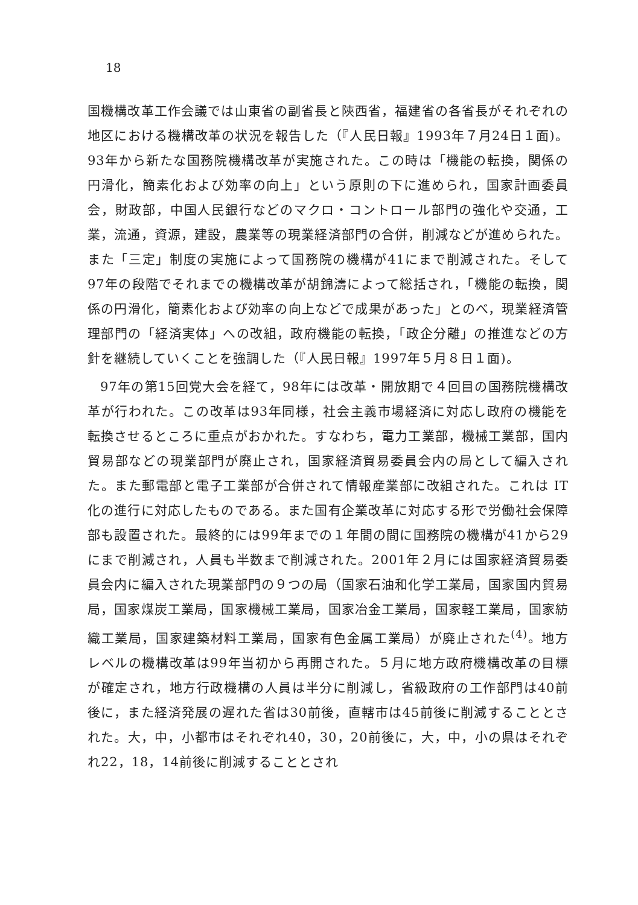18
国機構改革工作会議では山東省の副省長と陝西省，福建省の各省長がそれぞれの地区における機構改革の状況を報告した（『人民日報』1993年７月24日１面)。93年から新たな国務院機構改革が実施された。この時は「機能の転換，関係の円滑化，簡素化および効率の向上」という原則の下に進められ，国家計画委員会，財政部，中国人民銀行などのマクロ・コントロール部門の強化や交通，工業，流通，資源，建設，農業等の現業経済部門の合併，削減などが進められた。また「三定」制度の実施によって国務院の機構が41にまで削減された。そして97年の段階でそれまでの機構改革が胡錦濤によって総括され，「機能の転換，関係の円滑化，簡素化および効率の向上などで成果があった」とのべ，現業経済管理部門の「経済実体」への改組，政府機能の転換，「政企分離」の推進などの方針を継続していくことを強調した（『人民日報』1997年５月８日１面)。
97年の第15回党大会を経て，98年には改革・開放期で４回目の国務院機構改革が行われた。この改革は93年同様，社会主義市場経済に対応し政府の機能を転換させるところに重点がおかれた。すなわち，電力工業部，機械工業部，国内貿易部などの現業部門が廃止され，国家経済貿易委員会内の局として編入された。また郵電部と電子工業部が合併されて情報産業部に改組された。これは IT 化の進行に対応したものである。また国有企業改革に対応する形で労働社会保障部も設置された。最終的には99年までの１年間の間に国務院の機構が41から29にまで削減され，人員も半数まで削減された。2001年２月には国家経済貿易委員会内に編入された現業部門の９つの局（国家石油和化学工業局，国家国内貿易局，国家煤炭工業局，国家機械工業局，国家冶金工業局，国家軽工業局，国家紡織工業局，国家建築材料工業局，国家有色金属工業局）が廃止された<sup>(4)</sup>。地方レベルの機構改革は99年当初から再開された。５月に地方政府機構改革の目標が確定され，地方行政機構の人員は半分に削減し，省級政府の工作部門は40前後に，また経済発展の遅れた省は30前後，直轄市は45前後に削減することとされた。大，中，小都市はそれぞれ40，30，20前後に，大，中，小の県はそれぞれ22，18，14前後に削減することとされ